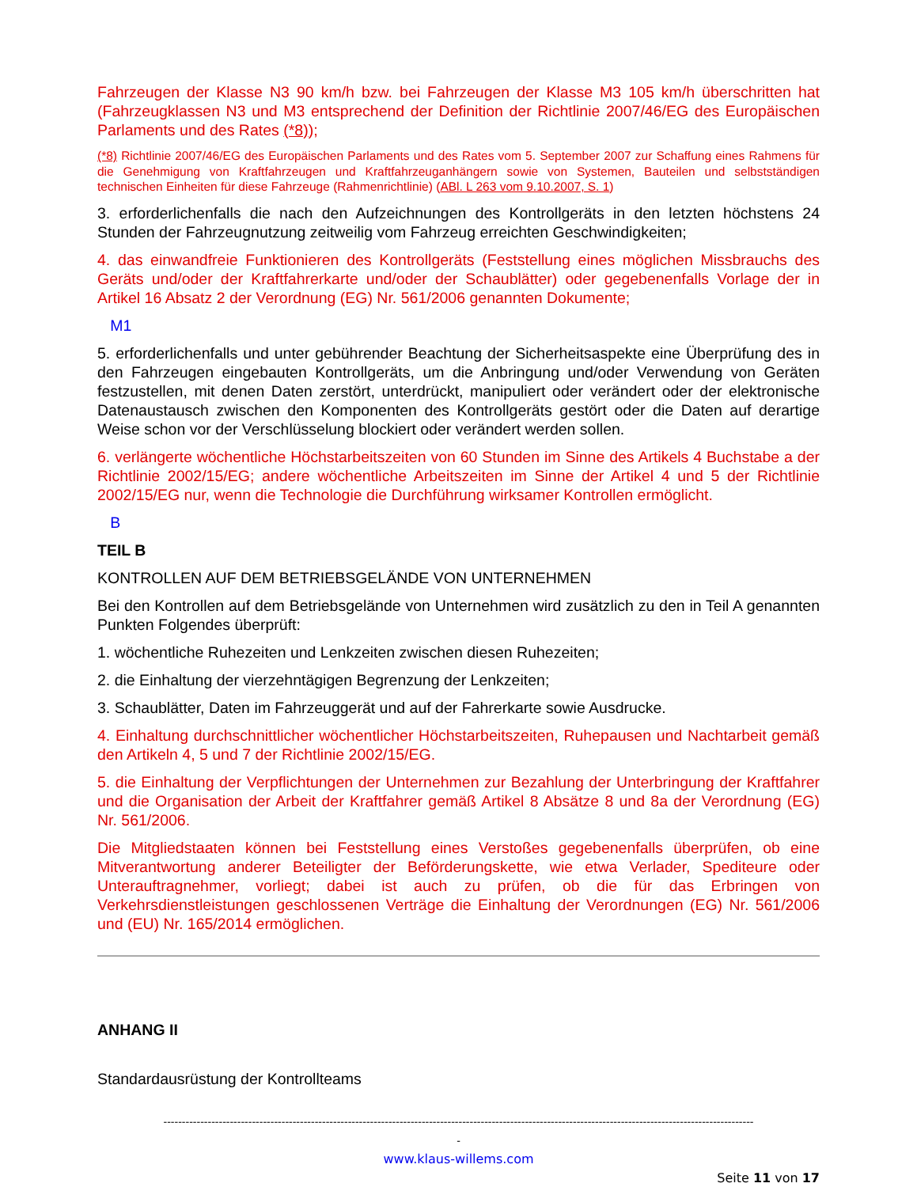Fahrzeugen der Klasse N3 90 km/h bzw. bei Fahrzeugen der Klasse M3 105 km/h überschritten hat (Fahrzeugklassen N3 und M3 entsprechend der Definition der Richtlinie 2007/46/EG des Europäischen Parlaments und des Rates (*8));
(*8) Richtlinie 2007/46/EG des Europäischen Parlaments und des Rates vom 5. September 2007 zur Schaffung eines Rahmens für die Genehmigung von Kraftfahrzeugen und Kraftfahrzeuganhängern sowie von Systemen, Bauteilen und selbstständigen technischen Einheiten für diese Fahrzeuge (Rahmenrichtlinie) (ABl. L 263 vom 9.10.2007, S. 1)
3. erforderlichenfalls die nach den Aufzeichnungen des Kontrollgeräts in den letzten höchstens 24 Stunden der Fahrzeugnutzung zeitweilig vom Fahrzeug erreichten Geschwindigkeiten;
4. das einwandfreie Funktionieren des Kontrollgeräts (Feststellung eines möglichen Missbrauchs des Geräts und/oder der Kraftfahrerkarte und/oder der Schaublätter) oder gegebenenfalls Vorlage der in Artikel 16 Absatz 2 der Verordnung (EG) Nr. 561/2006 genannten Dokumente;
M1
5. erforderlichenfalls und unter gebührender Beachtung der Sicherheitsaspekte eine Überprüfung des in den Fahrzeugen eingebauten Kontrollgeräts, um die Anbringung und/oder Verwendung von Geräten festzustellen, mit denen Daten zerstört, unterdrückt, manipuliert oder verändert oder der elektronische Datenaustausch zwischen den Komponenten des Kontrollgeräts gestört oder die Daten auf derartige Weise schon vor der Verschlüsselung blockiert oder verändert werden sollen.
6. verlängerte wöchentliche Höchstarbeitszeiten von 60 Stunden im Sinne des Artikels 4 Buchstabe a der Richtlinie 2002/15/EG; andere wöchentliche Arbeitszeiten im Sinne der Artikel 4 und 5 der Richtlinie 2002/15/EG nur, wenn die Technologie die Durchführung wirksamer Kontrollen ermöglicht.
B
TEIL B
KONTROLLEN AUF DEM BETRIEBSGELÄNDE VON UNTERNEHMEN
Bei den Kontrollen auf dem Betriebsgelände von Unternehmen wird zusätzlich zu den in Teil A genannten Punkten Folgendes überprüft:
1. wöchentliche Ruhezeiten und Lenkzeiten zwischen diesen Ruhezeiten;
2. die Einhaltung der vierzehntägigen Begrenzung der Lenkzeiten;
3. Schaublätter, Daten im Fahrzeuggerät und auf der Fahrerkarte sowie Ausdrucke.
4. Einhaltung durchschnittlicher wöchentlicher Höchstarbeitszeiten, Ruhepausen und Nachtarbeit gemäß den Artikeln 4, 5 und 7 der Richtlinie 2002/15/EG.
5. die Einhaltung der Verpflichtungen der Unternehmen zur Bezahlung der Unterbringung der Kraftfahrer und die Organisation der Arbeit der Kraftfahrer gemäß Artikel 8 Absätze 8 und 8a der Verordnung (EG) Nr. 561/2006.
Die Mitgliedstaaten können bei Feststellung eines Verstoßes gegebenenfalls überprüfen, ob eine Mitverantwortung anderer Beteiligter der Beförderungskette, wie etwa Verlader, Spediteure oder Unterauftragnehmer, vorliegt; dabei ist auch zu prüfen, ob die für das Erbringen von Verkehrsdienstleistungen geschlossenen Verträge die Einhaltung der Verordnungen (EG) Nr. 561/2006 und (EU) Nr. 165/2014 ermöglichen.
ANHANG II
Standardausrüstung der Kontrollteams
----------------------------------------------------------------------------------------------------------------------------------------------------------------
-
www.klaus-willems.com
Seite 11 von 17